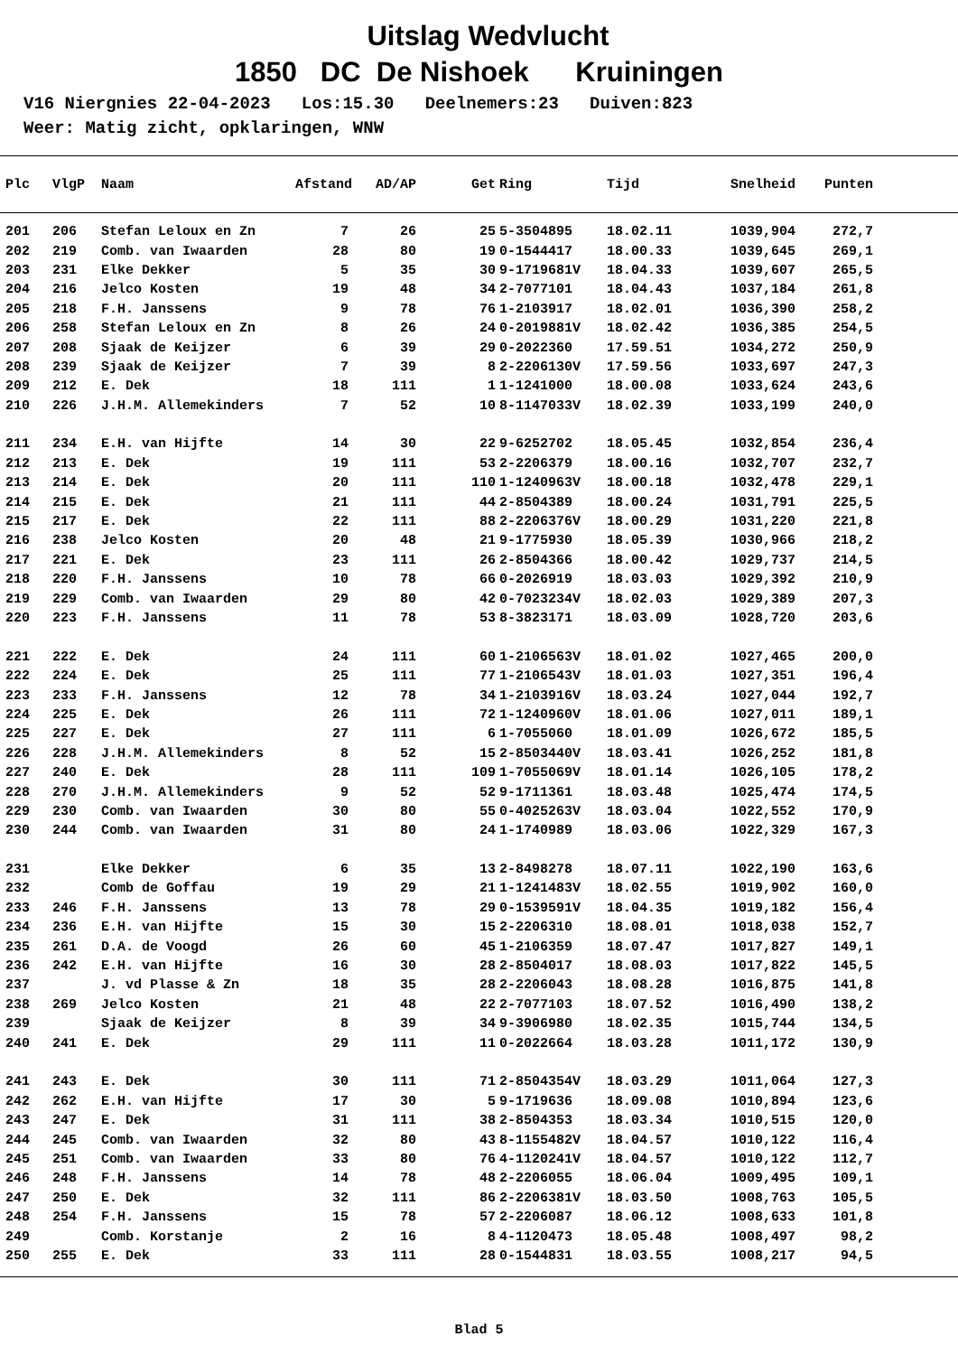Uitslag Wedvlucht
1850 DC De Nishoek Kruiningen
V16 Niergnies 22-04-2023 Los:15.30 Deelnemers:23 Duiven:823 Weer: Matig zicht, opklaringen, WNW
| Plc | VlgP | Naam | Afstand | AD/AP | Get | Ring | Tijd | Snelheid | Punten |
| --- | --- | --- | --- | --- | --- | --- | --- | --- | --- |
| 201 | 206 | Stefan Leloux en Zn | 7 | 26 | 25 | 5-3504895 | 18.02.11 | 1039,904 | 272,7 |
| 202 | 219 | Comb. van Iwaarden | 28 | 80 | 19 | 0-1544417 | 18.00.33 | 1039,645 | 269,1 |
| 203 | 231 | Elke Dekker | 5 | 35 | 30 | 9-1719681V | 18.04.33 | 1039,607 | 265,5 |
| 204 | 216 | Jelco Kosten | 19 | 48 | 34 | 2-7077101 | 18.04.43 | 1037,184 | 261,8 |
| 205 | 218 | F.H. Janssens | 9 | 78 | 76 | 1-2103917 | 18.02.01 | 1036,390 | 258,2 |
| 206 | 258 | Stefan Leloux en Zn | 8 | 26 | 24 | 0-2019881V | 18.02.42 | 1036,385 | 254,5 |
| 207 | 208 | Sjaak de Keijzer | 6 | 39 | 29 | 0-2022360 | 17.59.51 | 1034,272 | 250,9 |
| 208 | 239 | Sjaak de Keijzer | 7 | 39 | 8 | 2-2206130V | 17.59.56 | 1033,697 | 247,3 |
| 209 | 212 | E. Dek | 18 | 111 | 1 | 1-1241000 | 18.00.08 | 1033,624 | 243,6 |
| 210 | 226 | J.H.M. Allemekinders | 7 | 52 | 10 | 8-1147033V | 18.02.39 | 1033,199 | 240,0 |
| 211 | 234 | E.H. van Hijfte | 14 | 30 | 22 | 9-6252702 | 18.05.45 | 1032,854 | 236,4 |
| 212 | 213 | E. Dek | 19 | 111 | 53 | 2-2206379 | 18.00.16 | 1032,707 | 232,7 |
| 213 | 214 | E. Dek | 20 | 111 | 110 | 1-1240963V | 18.00.18 | 1032,478 | 229,1 |
| 214 | 215 | E. Dek | 21 | 111 | 44 | 2-8504389 | 18.00.24 | 1031,791 | 225,5 |
| 215 | 217 | E. Dek | 22 | 111 | 88 | 2-2206376V | 18.00.29 | 1031,220 | 221,8 |
| 216 | 238 | Jelco Kosten | 20 | 48 | 21 | 9-1775930 | 18.05.39 | 1030,966 | 218,2 |
| 217 | 221 | E. Dek | 23 | 111 | 26 | 2-8504366 | 18.00.42 | 1029,737 | 214,5 |
| 218 | 220 | F.H. Janssens | 10 | 78 | 66 | 0-2026919 | 18.03.03 | 1029,392 | 210,9 |
| 219 | 229 | Comb. van Iwaarden | 29 | 80 | 42 | 0-7023234V | 18.02.03 | 1029,389 | 207,3 |
| 220 | 223 | F.H. Janssens | 11 | 78 | 53 | 8-3823171 | 18.03.09 | 1028,720 | 203,6 |
| 221 | 222 | E. Dek | 24 | 111 | 60 | 1-2106563V | 18.01.02 | 1027,465 | 200,0 |
| 222 | 224 | E. Dek | 25 | 111 | 77 | 1-2106543V | 18.01.03 | 1027,351 | 196,4 |
| 223 | 233 | F.H. Janssens | 12 | 78 | 34 | 1-2103916V | 18.03.24 | 1027,044 | 192,7 |
| 224 | 225 | E. Dek | 26 | 111 | 72 | 1-1240960V | 18.01.06 | 1027,011 | 189,1 |
| 225 | 227 | E. Dek | 27 | 111 | 6 | 1-7055060 | 18.01.09 | 1026,672 | 185,5 |
| 226 | 228 | J.H.M. Allemekinders | 8 | 52 | 15 | 2-8503440V | 18.03.41 | 1026,252 | 181,8 |
| 227 | 240 | E. Dek | 28 | 111 | 109 | 1-7055069V | 18.01.14 | 1026,105 | 178,2 |
| 228 | 270 | J.H.M. Allemekinders | 9 | 52 | 52 | 9-1711361 | 18.03.48 | 1025,474 | 174,5 |
| 229 | 230 | Comb. van Iwaarden | 30 | 80 | 55 | 0-4025263V | 18.03.04 | 1022,552 | 170,9 |
| 230 | 244 | Comb. van Iwaarden | 31 | 80 | 24 | 1-1740989 | 18.03.06 | 1022,329 | 167,3 |
| 231 | | Elke Dekker | 6 | 35 | 13 | 2-8498278 | 18.07.11 | 1022,190 | 163,6 |
| 232 | | Comb de Goffau | 19 | 29 | 21 | 1-1241483V | 18.02.55 | 1019,902 | 160,0 |
| 233 | 246 | F.H. Janssens | 13 | 78 | 29 | 0-1539591V | 18.04.35 | 1019,182 | 156,4 |
| 234 | 236 | E.H. van Hijfte | 15 | 30 | 15 | 2-2206310 | 18.08.01 | 1018,038 | 152,7 |
| 235 | 261 | D.A. de Voogd | 26 | 60 | 45 | 1-2106359 | 18.07.47 | 1017,827 | 149,1 |
| 236 | 242 | E.H. van Hijfte | 16 | 30 | 28 | 2-8504017 | 18.08.03 | 1017,822 | 145,5 |
| 237 | | J. vd Plasse & Zn | 18 | 35 | 28 | 2-2206043 | 18.08.28 | 1016,875 | 141,8 |
| 238 | 269 | Jelco Kosten | 21 | 48 | 22 | 2-7077103 | 18.07.52 | 1016,490 | 138,2 |
| 239 | | Sjaak de Keijzer | 8 | 39 | 34 | 9-3906980 | 18.02.35 | 1015,744 | 134,5 |
| 240 | 241 | E. Dek | 29 | 111 | 11 | 0-2022664 | 18.03.28 | 1011,172 | 130,9 |
| 241 | 243 | E. Dek | 30 | 111 | 71 | 2-8504354V | 18.03.29 | 1011,064 | 127,3 |
| 242 | 262 | E.H. van Hijfte | 17 | 30 | 5 | 9-1719636 | 18.09.08 | 1010,894 | 123,6 |
| 243 | 247 | E. Dek | 31 | 111 | 38 | 2-8504353 | 18.03.34 | 1010,515 | 120,0 |
| 244 | 245 | Comb. van Iwaarden | 32 | 80 | 43 | 8-1155482V | 18.04.57 | 1010,122 | 116,4 |
| 245 | 251 | Comb. van Iwaarden | 33 | 80 | 76 | 4-1120241V | 18.04.57 | 1010,122 | 112,7 |
| 246 | 248 | F.H. Janssens | 14 | 78 | 48 | 2-2206055 | 18.06.04 | 1009,495 | 109,1 |
| 247 | 250 | E. Dek | 32 | 111 | 86 | 2-2206381V | 18.03.50 | 1008,763 | 105,5 |
| 248 | 254 | F.H. Janssens | 15 | 78 | 57 | 2-2206087 | 18.06.12 | 1008,633 | 101,8 |
| 249 | | Comb. Korstanje | 2 | 16 | 8 | 4-1120473 | 18.05.48 | 1008,497 | 98,2 |
| 250 | 255 | E. Dek | 33 | 111 | 28 | 0-1544831 | 18.03.55 | 1008,217 | 94,5 |
Blad 5